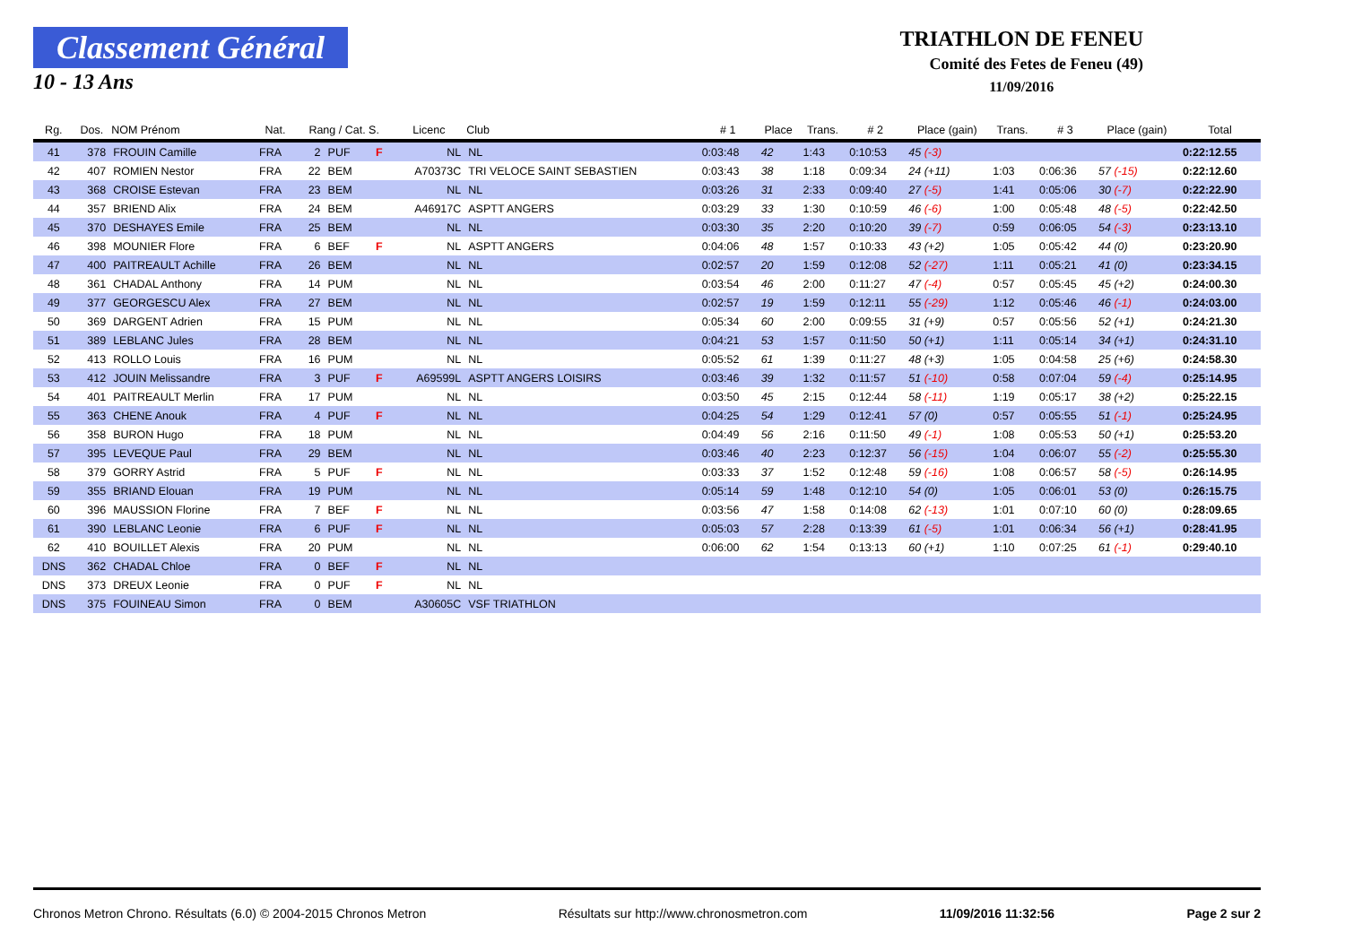Classement Général
10 - 13 Ans
TRIATHLON DE FENEU
Comité des Fetes de Feneu (49)
11/09/2016
| Rg. | Dos. | NOM Prénom | Nat. | Rang / Cat. S. | | | Licenc | Club | # 1 | Place | Trans. | # 2 | Place (gain) | Trans. | # 3 | Place (gain) | Total |
| --- | --- | --- | --- | --- | --- | --- | --- | --- | --- | --- | --- | --- | --- | --- | --- | --- | --- |
| 41 | 378 | FROUIN Camille | FRA | 2 | PUF | F | NL | NL | 0:03:48 | 42 | 1:43 | 0:10:53 | 45 (-3) | | | | 0:22:12.55 |
| 42 | 407 | ROMIEN Nestor | FRA | 22 | BEM | | A70373C | TRI VELOCE SAINT SEBASTIEN | 0:03:43 | 38 | 1:18 | 0:09:34 | 24 (+11) | 1:03 | 0:06:36 | 57 (-15) | 0:22:12.60 |
| 43 | 368 | CROISE Estevan | FRA | 23 | BEM | | NL | NL | 0:03:26 | 31 | 2:33 | 0:09:40 | 27 (-5) | 1:41 | 0:05:06 | 30 (-7) | 0:22:22.90 |
| 44 | 357 | BRIEND Alix | FRA | 24 | BEM | | A46917C | ASPTT ANGERS | 0:03:29 | 33 | 1:30 | 0:10:59 | 46 (-6) | 1:00 | 0:05:48 | 48 (-5) | 0:22:42.50 |
| 45 | 370 | DESHAYES Emile | FRA | 25 | BEM | | NL | NL | 0:03:30 | 35 | 2:20 | 0:10:20 | 39 (-7) | 0:59 | 0:06:05 | 54 (-3) | 0:23:13.10 |
| 46 | 398 | MOUNIER Flore | FRA | 6 | BEF | F | NL | ASPTT ANGERS | 0:04:06 | 48 | 1:57 | 0:10:33 | 43 (+2) | 1:05 | 0:05:42 | 44 (0) | 0:23:20.90 |
| 47 | 400 | PAITREAULT Achille | FRA | 26 | BEM | | NL | NL | 0:02:57 | 20 | 1:59 | 0:12:08 | 52 (-27) | 1:11 | 0:05:21 | 41 (0) | 0:23:34.15 |
| 48 | 361 | CHADAL Anthony | FRA | 14 | PUM | | NL | NL | 0:03:54 | 46 | 2:00 | 0:11:27 | 47 (-4) | 0:57 | 0:05:45 | 45 (+2) | 0:24:00.30 |
| 49 | 377 | GEORGESCU Alex | FRA | 27 | BEM | | NL | NL | 0:02:57 | 19 | 1:59 | 0:12:11 | 55 (-29) | 1:12 | 0:05:46 | 46 (-1) | 0:24:03.00 |
| 50 | 369 | DARGENT Adrien | FRA | 15 | PUM | | NL | NL | 0:05:34 | 60 | 2:00 | 0:09:55 | 31 (+9) | 0:57 | 0:05:56 | 52 (+1) | 0:24:21.30 |
| 51 | 389 | LEBLANC Jules | FRA | 28 | BEM | | NL | NL | 0:04:21 | 53 | 1:57 | 0:11:50 | 50 (+1) | 1:11 | 0:05:14 | 34 (+1) | 0:24:31.10 |
| 52 | 413 | ROLLO Louis | FRA | 16 | PUM | | NL | NL | 0:05:52 | 61 | 1:39 | 0:11:27 | 48 (+3) | 1:05 | 0:04:58 | 25 (+6) | 0:24:58.30 |
| 53 | 412 | JOUIN Melissandre | FRA | 3 | PUF | F | A69599L | ASPTT ANGERS LOISIRS | 0:03:46 | 39 | 1:32 | 0:11:57 | 51 (-10) | 0:58 | 0:07:04 | 59 (-4) | 0:25:14.95 |
| 54 | 401 | PAITREAULT Merlin | FRA | 17 | PUM | | NL | NL | 0:03:50 | 45 | 2:15 | 0:12:44 | 58 (-11) | 1:19 | 0:05:17 | 38 (+2) | 0:25:22.15 |
| 55 | 363 | CHENE Anouk | FRA | 4 | PUF | F | NL | NL | 0:04:25 | 54 | 1:29 | 0:12:41 | 57 (0) | 0:57 | 0:05:55 | 51 (-1) | 0:25:24.95 |
| 56 | 358 | BURON Hugo | FRA | 18 | PUM | | NL | NL | 0:04:49 | 56 | 2:16 | 0:11:50 | 49 (-1) | 1:08 | 0:05:53 | 50 (+1) | 0:25:53.20 |
| 57 | 395 | LEVEQUE Paul | FRA | 29 | BEM | | NL | NL | 0:03:46 | 40 | 2:23 | 0:12:37 | 56 (-15) | 1:04 | 0:06:07 | 55 (-2) | 0:25:55.30 |
| 58 | 379 | GORRY Astrid | FRA | 5 | PUF | F | NL | NL | 0:03:33 | 37 | 1:52 | 0:12:48 | 59 (-16) | 1:08 | 0:06:57 | 58 (-5) | 0:26:14.95 |
| 59 | 355 | BRIAND Elouan | FRA | 19 | PUM | | NL | NL | 0:05:14 | 59 | 1:48 | 0:12:10 | 54 (0) | 1:05 | 0:06:01 | 53 (0) | 0:26:15.75 |
| 60 | 396 | MAUSSION Florine | FRA | 7 | BEF | F | NL | NL | 0:03:56 | 47 | 1:58 | 0:14:08 | 62 (-13) | 1:01 | 0:07:10 | 60 (0) | 0:28:09.65 |
| 61 | 390 | LEBLANC Leonie | FRA | 6 | PUF | F | NL | NL | 0:05:03 | 57 | 2:28 | 0:13:39 | 61 (-5) | 1:01 | 0:06:34 | 56 (+1) | 0:28:41.95 |
| 62 | 410 | BOUILLET Alexis | FRA | 20 | PUM | | NL | NL | 0:06:00 | 62 | 1:54 | 0:13:13 | 60 (+1) | 1:10 | 0:07:25 | 61 (-1) | 0:29:40.10 |
| DNS | 362 | CHADAL Chloe | FRA | 0 | BEF | F | NL | NL | | | | | | | | | |
| DNS | 373 | DREUX Leonie | FRA | 0 | PUF | F | NL | NL | | | | | | | | | |
| DNS | 375 | FOUINEAU Simon | FRA | 0 | BEM | | A30605C | VSF TRIATHLON | | | | | | | | | |
Chronos Metron Chrono. Résultats (6.0) © 2004-2015 Chronos Metron Résultats sur http://www.chronosmetron.com 11/09/2016 11:32:56 Page 2 sur 2